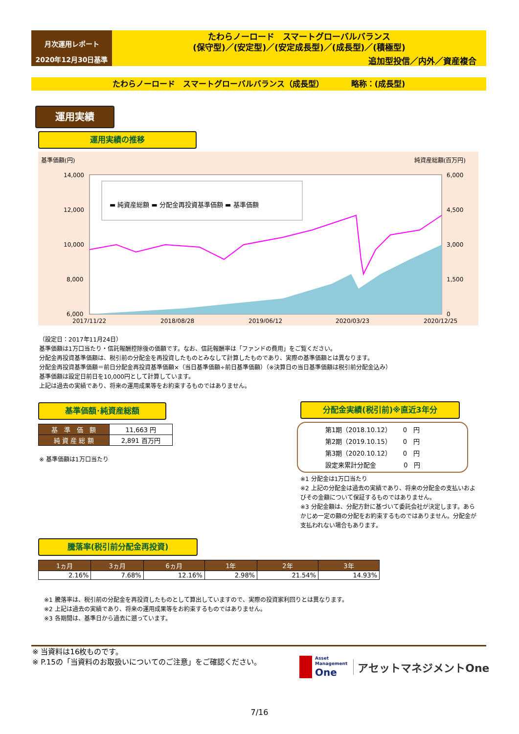月次運用レポート
2020年12月30日基準
たわらノーロード　スマートグローバルバランス
(保守型)／(安定型)／(安定成長型)／(成長型)／(積極型)
追加型投信／内外／資産複合
たわらノーロード　スマートグローバルバランス（成長型）　　　　略称：(成長型)
運用実績
運用実績の推移
基準価額(円) 純資産総額(百万円)
14,000
12,000
10,000
8,000
6,000
6,000
4,500
3,000
1,500
0
2017/11/22
2018/08/28
2019/06/12
2020/03/23
2020/12/25
▬ 純資産総額 ▬ 分配金再投資基準価額 ▬ 基準価額
（設定日：2017年11月24日）
基準価額は1万口当たり・信託報酬控除後の価額です。なお、信託報酬率は「ファンドの費用」をご覧ください。
分配金再投資基準価額は、税引前の分配金を再投資したものとみなして計算したものであり、実際の基準価額とは異なります。
分配金再投資基準価額＝前日分配金再投資基準価額×（当日基準価額÷前日基準価額）（※決算日の当日基準価額は税引前分配金込み）
基準価額は設定日前日を10,000円として計算しています。
上記は過去の実績であり、将来の運用成果等をお約束するものではありません。
基準価額･純資産総額
| 基 準 価 額 | 11,663 円 |
| 純 資 産 総 額 | 2,891 百万円 |
※ 基準価額は1万口当たり
分配金実績(税引前)※直近3年分
第1期（2018.10.12）　　 0　円
第2期（2019.10.15）　　 0　円
第3期（2020.10.12）　　 0　円
設定来累計分配金　　　　 0　円
※1 分配金は1万口当たり
※2 上記の分配金は過去の実績であり、将来の分配金の支払いおよびその金額について保証するものではありません。
※3 分配金額は、分配方針に基づいて委託会社が決定します。あらかじめ一定の額の分配をお約束するものではありません。分配金が支払われない場合もあります。
騰落率(税引前分配金再投資)
| 1ヵ月 | 3ヵ月 | 6ヵ月 | 1年 | 2年 | 3年 |
| --- | --- | --- | --- | --- | --- |
| 2.16% | 7.68% | 12.16% | 2.98% | 21.54% | 14.93% |
※1 騰落率は、税引前の分配金を再投資したものとして算出していますので、実際の投資家利回りとは異なります。
※2 上記は過去の実績であり、将来の運用成果等をお約束するものではありません。
※3 各期間は、基準日から過去に遡っています。
※ 当資料は16枚ものです。
※ P.15の「当資料のお取扱いについてのご注意」をご確認ください。
Asset
Management
One
アセットマネジメントOne
7/16